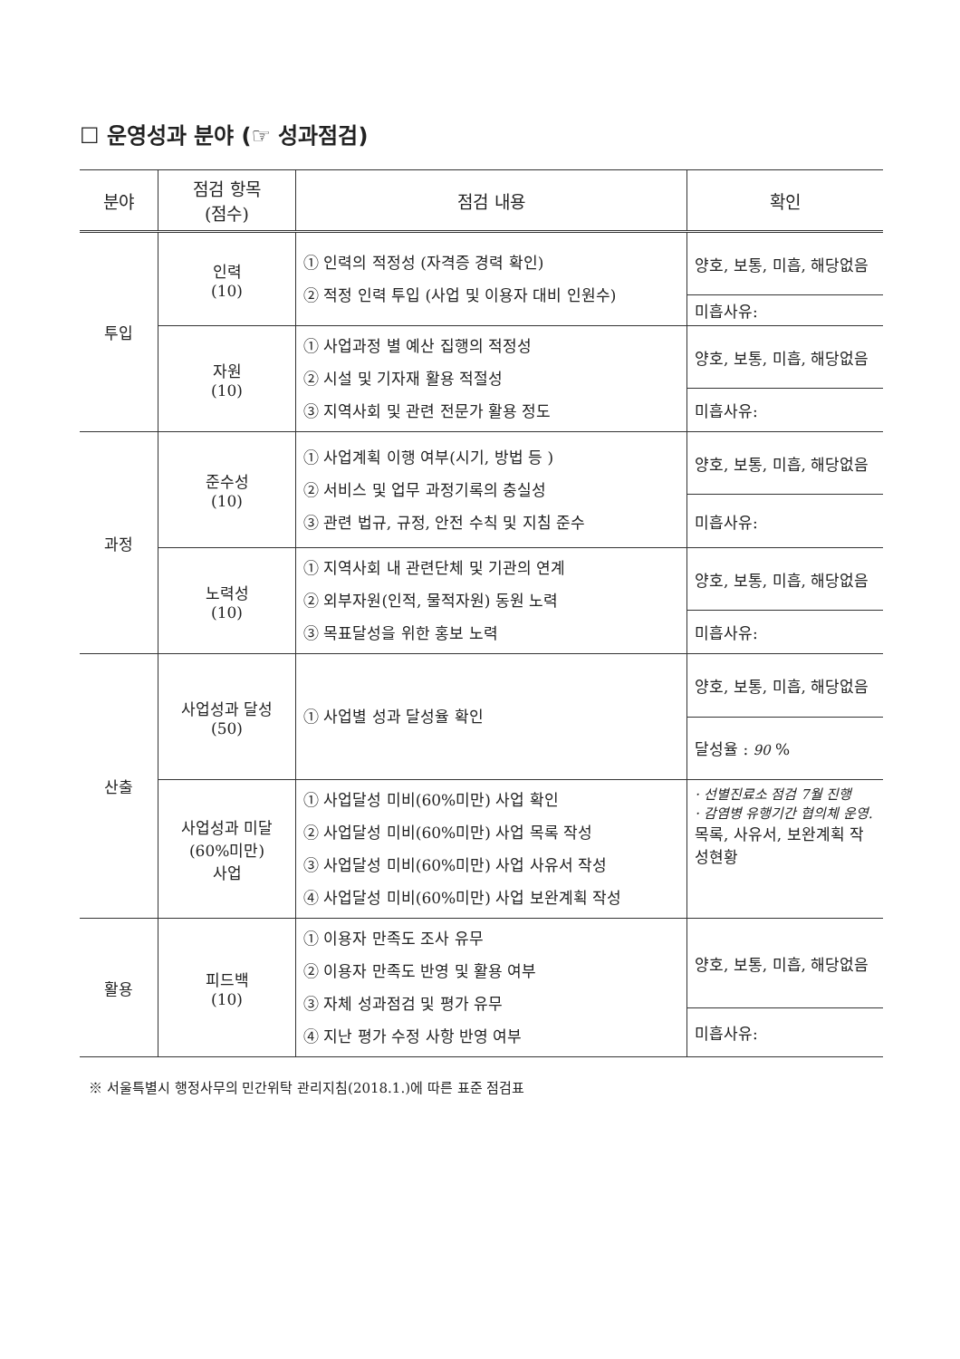☐ 운영성과 분야 (☞ 성과점검)
| 분야 | 점검 항목 (점수) | 점검 내용 | 확인 |
| --- | --- | --- | --- |
| 투입 | 인력 (10) | ① 인력의 적정성 (자격증 경력 확인) ② 적정 인력 투입 (사업 및 이용자 대비 인원수) | 양호, 보통, 미흡, 해당없음 |
| | | | 미흡사유: |
| | 자원 (10) | ① 사업과정 별 예산 집행의 적정성 ② 시설 및 기자재 활용 적절성 ③ 지역사회 및 관련 전문가 활용 정도 | 양호, 보통, 미흡, 해당없음 |
| | | | 미흡사유: |
| 과정 | 준수성 (10) | ① 사업계획 이행 여부(시기, 방법 등 ) ② 서비스 및 업무 과정기록의 충실성 ③ 관련 법규, 규정, 안전 수칙 및 지침 준수 | 양호, 보통, 미흡, 해당없음 |
| | | | 미흡사유: |
| | 노력성 (10) | ① 지역사회 내 관련단체 및 기관의 연계 ② 외부자원(인적, 물적자원) 동원 노력 ③ 목표달성을 위한 홍보 노력 | 양호, 보통, 미흡, 해당없음 |
| | | | 미흡사유: |
| 산출 | 사업성과 달성 (50) | ① 사업별 성과 달성율 확인 | 양호, 보통, 미흡, 해당없음 |
| | | | 달성율 : 90 % |
| | 사업성과 미달 (60%미만) 사업 | ① 사업달성 미비(60%미만) 사업 확인 ② 사업달성 미비(60%미만) 사업 목록 작성 ③ 사업달성 미비(60%미만) 사업 사유서 작성 ④ 사업달성 미비(60%미만) 사업 보완계획 작성 | · 선별진료소 점검 7월 진행 · 감염병 유행기간 협의체 운영. 목록, 사유서, 보완계획 작성현황 |
| 활용 | 피드백 (10) | ① 이용자 만족도 조사 유무 ② 이용자 만족도 반영 및 활용 여부 ③ 자체 성과점검 및 평가 유무 ④ 지난 평가 수정 사항 반영 여부 | 양호, 보통, 미흡, 해당없음 |
| | | | 미흡사유: |
※ 서울특별시 행정사무의 민간위탁 관리지침(2018.1.)에 따른 표준 점검표